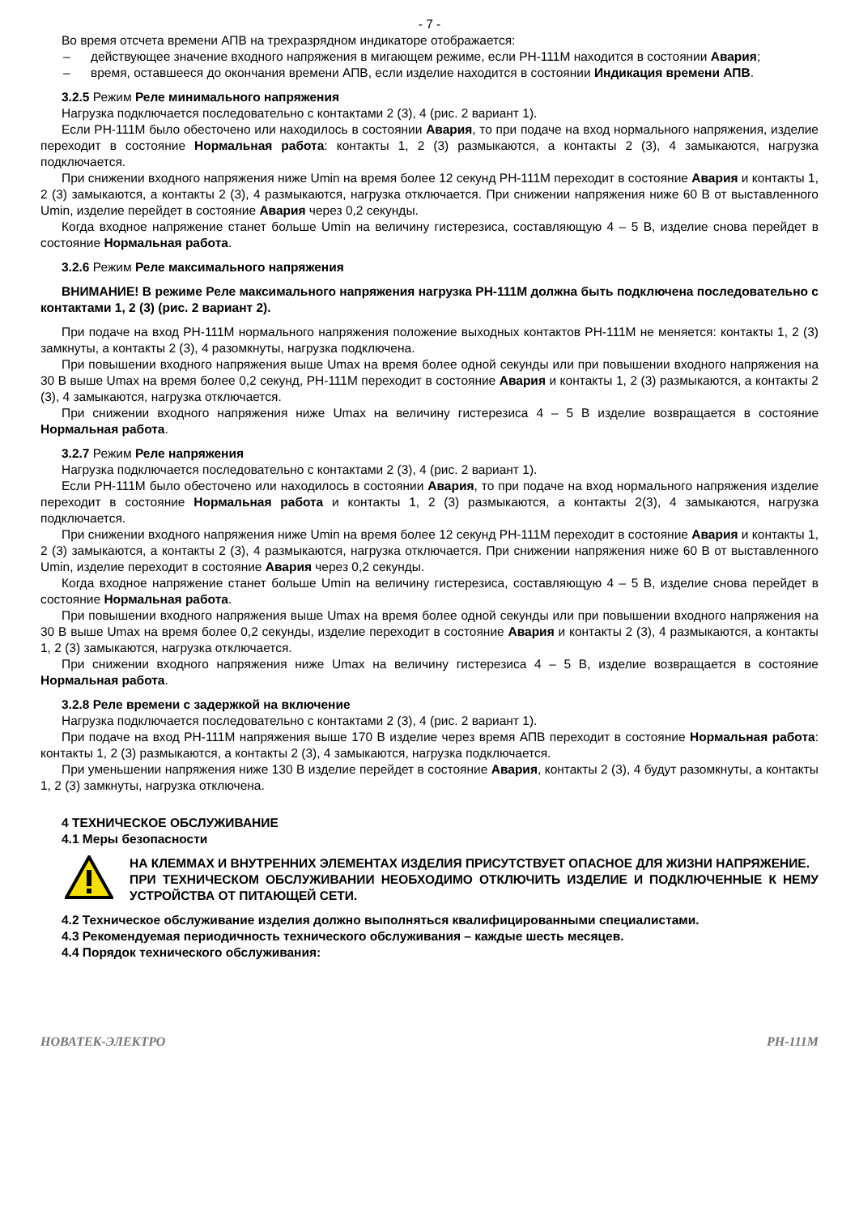- 7 -
Во время отсчета времени АПВ на трехразрядном индикаторе отображается:
– действующее значение входного напряжения в мигающем режиме, если РН-111М находится в состоянии Авария;
– время, оставшееся до окончания времени АПВ, если изделие находится в состоянии Индикация времени АПВ.
3.2.5 Режим Реле минимального напряжения
Нагрузка подключается последовательно с контактами 2 (3), 4 (рис. 2 вариант 1).
Если РН-111М было обесточено или находилось в состоянии Авария, то при подаче на вход нормального напряжения, изделие переходит в состояние Нормальная работа: контакты 1, 2 (3) размыкаются, а контакты 2 (3), 4 замыкаются, нагрузка подключается.
При снижении входного напряжения ниже Umin на время более 12 секунд РН-111М переходит в состояние Авария и контакты 1, 2 (3) замыкаются, а контакты 2 (3), 4 размыкаются, нагрузка отключается. При снижении напряжения ниже 60 В от выставленного Umin, изделие перейдет в состояние Авария через 0,2 секунды.
Когда входное напряжение станет больше Umin на величину гистерезиса, составляющую 4 – 5 В, изделие снова перейдет в состояние Нормальная работа.
3.2.6 Режим Реле максимального напряжения
ВНИМАНИЕ! В режиме Реле максимального напряжения нагрузка РН-111М должна быть подключена последовательно с контактами 1, 2 (3) (рис. 2 вариант 2).
При подаче на вход РН-111М нормального напряжения положение выходных контактов РН-111М не меняется: контакты 1, 2 (3) замкнуты, а контакты 2 (3), 4 разомкнуты, нагрузка подключена.
При повышении входного напряжения выше Umax на время более одной секунды или при повышении входного напряжения на 30 В выше Umax на время более 0,2 секунд, РН-111М переходит в состояние Авария и контакты 1, 2 (3) размыкаются, а контакты 2 (3), 4 замыкаются, нагрузка отключается.
При снижении входного напряжения ниже Umax на величину гистерезиса 4 – 5 В изделие возвращается в состояние Нормальная работа.
3.2.7 Режим Реле напряжения
Нагрузка подключается последовательно с контактами 2 (3), 4 (рис. 2 вариант 1).
Если РН-111М было обесточено или находилось в состоянии Авария, то при подаче на вход нормального напряжения изделие переходит в состояние Нормальная работа и контакты 1, 2 (3) размыкаются, а контакты 2(3), 4 замыкаются, нагрузка подключается.
При снижении входного напряжения ниже Umin на время более 12 секунд РН-111М переходит в состояние Авария и контакты 1, 2 (3) замыкаются, а контакты 2 (3), 4 размыкаются, нагрузка отключается. При снижении напряжения ниже 60 В от выставленного Umin, изделие переходит в состояние Авария через 0,2 секунды.
Когда входное напряжение станет больше Umin на величину гистерезиса, составляющую 4 – 5 В, изделие снова перейдет в состояние Нормальная работа.
При повышении входного напряжения выше Umax на время более одной секунды или при повышении входного напряжения на 30 В выше Umax на время более 0,2 секунды, изделие переходит в состояние Авария и контакты 2 (3), 4 размыкаются, а контакты 1, 2 (3) замыкаются, нагрузка отключается.
При снижении входного напряжения ниже Umax на величину гистерезиса 4 – 5 В, изделие возвращается в состояние Нормальная работа.
3.2.8 Реле времени с задержкой на включение
Нагрузка подключается последовательно с контактами 2 (3), 4 (рис. 2 вариант 1).
При подаче на вход РН-111М напряжения выше 170 В изделие через время АПВ переходит в состояние Нормальная работа: контакты 1, 2 (3) размыкаются, а контакты 2 (3), 4 замыкаются, нагрузка подключается.
При уменьшении напряжения ниже 130 В изделие перейдет в состояние Авария, контакты 2 (3), 4 будут разомкнуты, а контакты 1, 2 (3) замкнуты, нагрузка отключена.
4 ТЕХНИЧЕСКОЕ ОБСЛУЖИВАНИЕ
4.1 Меры безопасности
НА КЛЕММАХ И ВНУТРЕННИХ ЭЛЕМЕНТАХ ИЗДЕЛИЯ ПРИСУТСТВУЕТ ОПАСНОЕ ДЛЯ ЖИЗНИ НАПРЯЖЕНИЕ.
ПРИ ТЕХНИЧЕСКОМ ОБСЛУЖИВАНИИ НЕОБХОДИМО ОТКЛЮЧИТЬ ИЗДЕЛИЕ И ПОДКЛЮЧЕННЫЕ К НЕМУ УСТРОЙСТВА ОТ ПИТАЮЩЕЙ СЕТИ.
4.2 Техническое обслуживание изделия должно выполняться квалифицированными специалистами.
4.3 Рекомендуемая периодичность технического обслуживания – каждые шесть месяцев.
4.4 Порядок технического обслуживания:
НОВАТЕК-ЭЛЕКТРО РН-111М